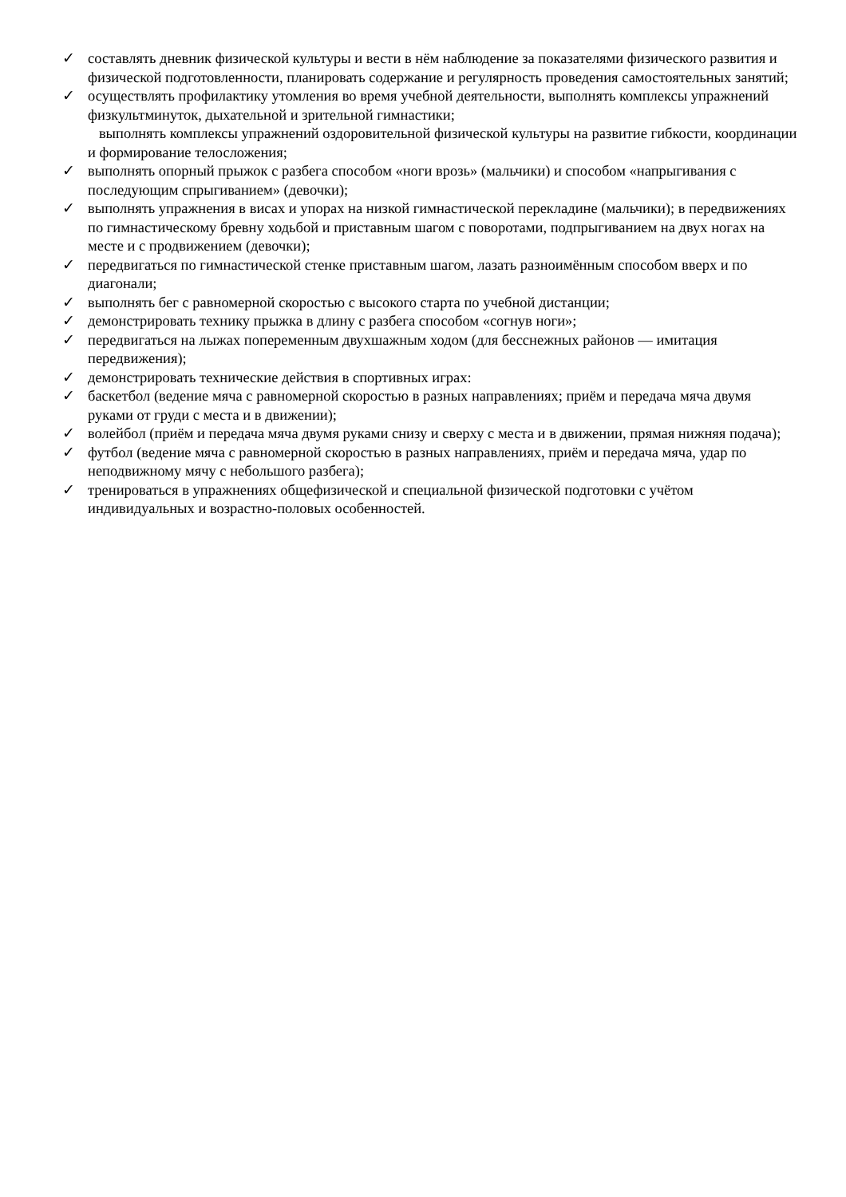✓ составлять дневник физической культуры и вести в нём наблюдение за показателями физического развития и физической подготовленности, планировать содержание и регулярность проведения самостоятельных занятий;
✓ осуществлять профилактику утомления во время учебной деятельности, выполнять комплексы упражнений физкультминуток, дыхательной и зрительной гимнастики;
выполнять комплексы упражнений оздоровительной физической культуры на развитие гибкости, координации и формирование телосложения;
✓ выполнять опорный прыжок с разбега способом «ноги врозь» (мальчики) и способом «напрыгивания с последующим спрыгиванием» (девочки);
✓ выполнять упражнения в висах и упорах на низкой гимнастической перекладине (мальчики); в передвижениях по гимнастическому бревну ходьбой и приставным шагом с поворотами, подпрыгиванием на двух ногах на месте и с продвижением (девочки);
✓ передвигаться по гимнастической стенке приставным шагом, лазать разноимённым способом вверх и по диагонали;
✓ выполнять бег с равномерной скоростью с высокого старта по учебной дистанции;
✓ демонстрировать технику прыжка в длину с разбега способом «согнув ноги»;
✓ передвигаться на лыжах попеременным двухшажным ходом (для бесснежных районов — имитация передвижения);
✓ демонстрировать технические действия в спортивных играх:
✓ баскетбол (ведение мяча с равномерной скоростью в разных направлениях; приём и передача мяча двумя руками от груди с места и в движении);
✓ волейбол (приём и передача мяча двумя руками снизу и сверху с места и в движении, прямая нижняя подача);
✓ футбол (ведение мяча с равномерной скоростью в разных направлениях, приём и передача мяча, удар по неподвижному мячу с небольшого разбега);
✓ тренироваться в упражнениях общефизической и специальной физической подготовки с учётом индивидуальных и возрастно-половых особенностей.